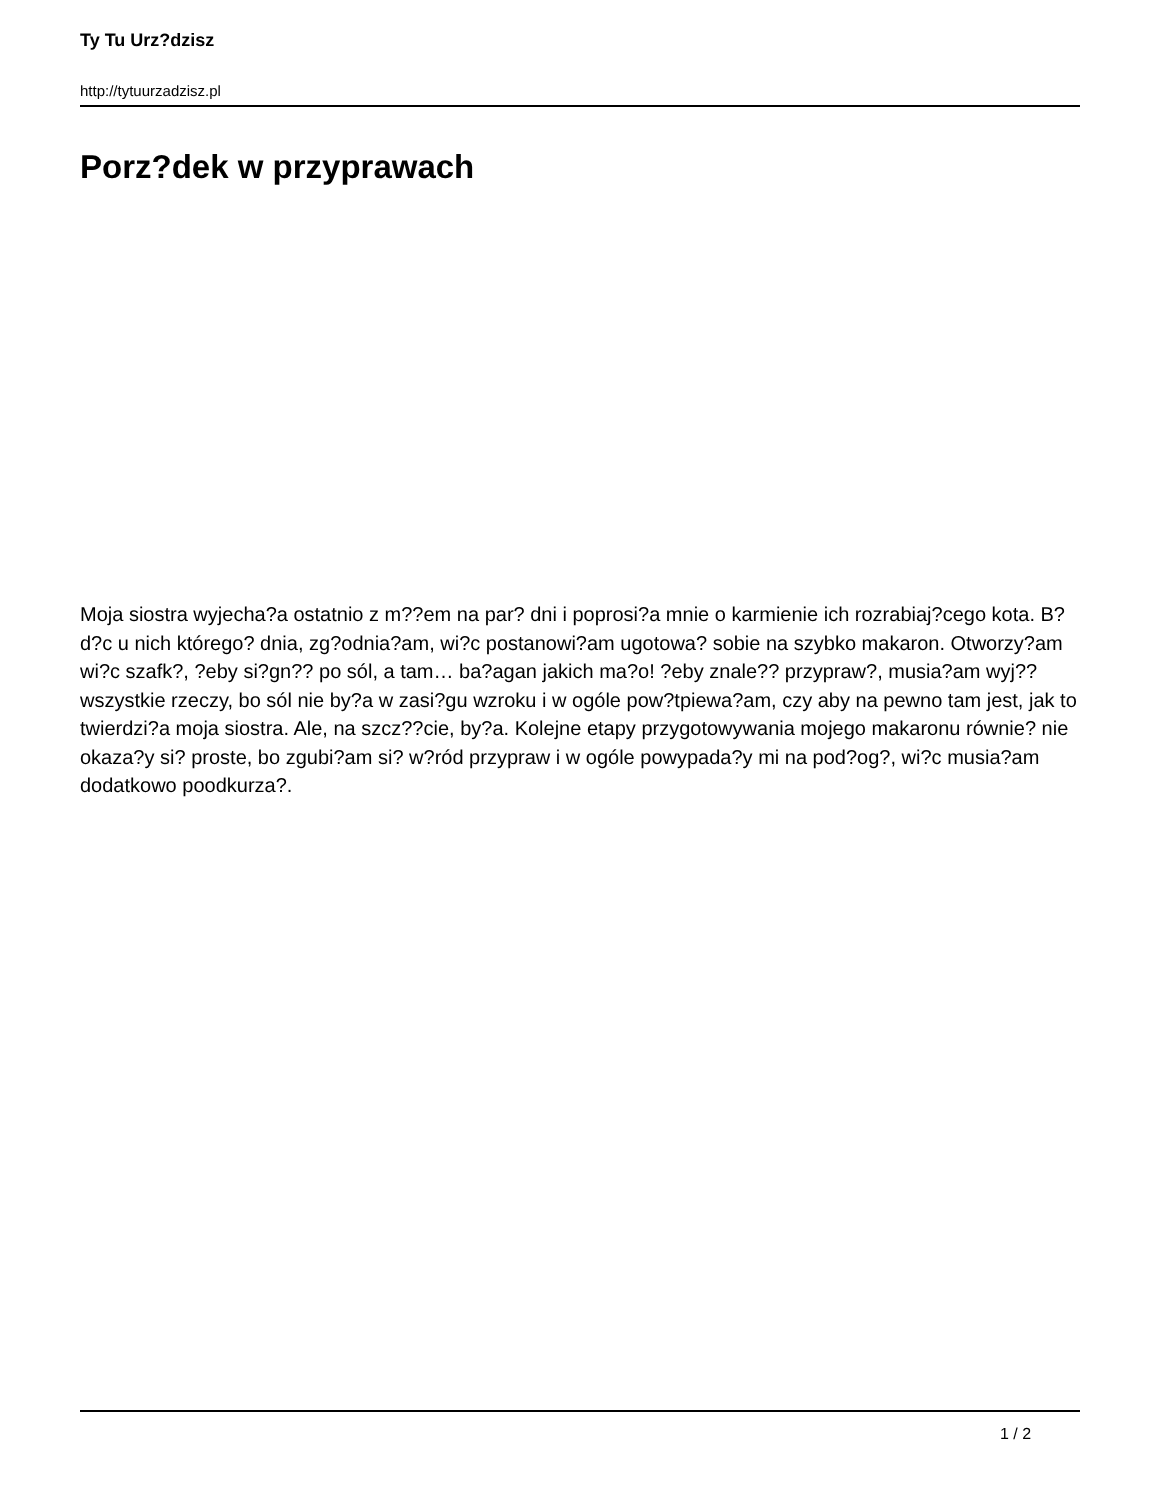Ty Tu Urz?dzisz
http://tytuurzadzisz.pl
Porz?dek w przyprawach
Moja siostra wyjecha?a ostatnio z m??em na par? dni i poprosi?a mnie o karmienie ich rozrabiaj?cego kota. B?d?c u nich którego? dnia, zg?odnia?am, wi?c postanowi?am ugotowa? sobie na szybko makaron. Otworzy?am wi?c szafk?, ?eby si?gn?? po sól, a tam… ba?agan jakich ma?o! ?eby znale?? przypraw?, musia?am wyj?? wszystkie rzeczy, bo sól nie by?a w zasi?gu wzroku i w ogóle pow?tpiewa?am, czy aby na pewno tam jest, jak to twierdzi?a moja siostra. Ale, na szcz??cie, by?a. Kolejne etapy przygotowywania mojego makaronu równie? nie okaza?y si? proste, bo zgubi?am si? w?ród przypraw i w ogóle powypada?y mi na pod?og?, wi?c musia?am dodatkowo poodkurza?.
1 / 2